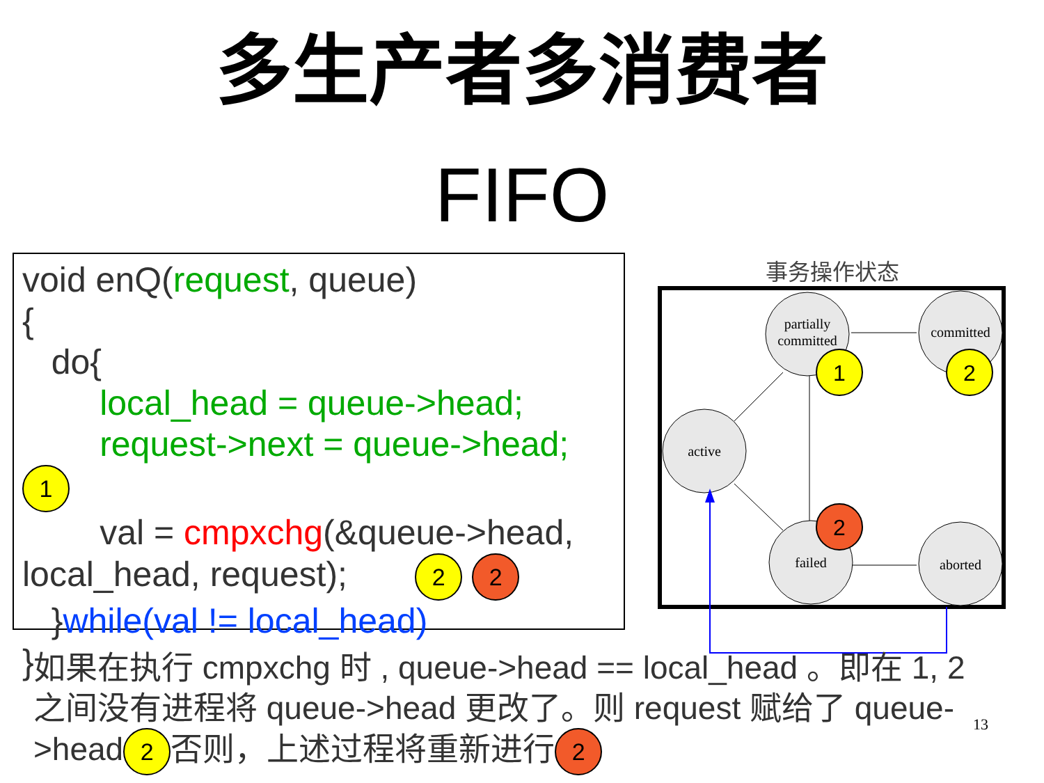多生产者多消费者
FIFO
void enQ(request, queue)
{
do{
local_head = queue->head;
request->next = queue->head; 1
val = cmpxchg(&queue->head,
local_head, request); 2 2
}while(val != local_head)
}
事务操作状态
partially
committed
committed
active
failed
aborted
1
2
2
如果在执行 cmpxchg 时 , queue->head == local_head 。即在 1, 2 之间没有进程将 queue->head 更改了。则 request 赋给了 queue->head 2 否则，上述过程将重新进行 2
13